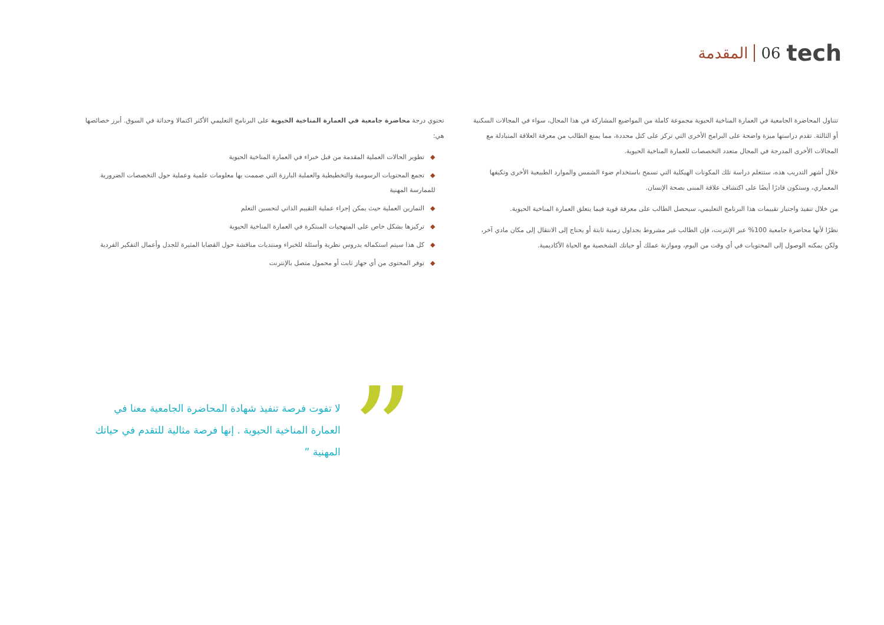المقدمة 06 tech
تتناول المحاضرة الجامعية في العمارة المناخية الحيوية مجموعة كاملة من المواضيع المشاركة في هذا المجال، سواء في المجالات السكنية أو الثالثة. تقدم دراستها ميزة واضحة على البرامج الأخرى التي تركز على كتل محددة، مما يمنع الطالب من معرفة العلاقة المتبادلة مع المجالات الأخرى المدرجة في المجال متعدد التخصصات للعمارة المناخية الحيوية.
خلال أشهر التدريب هذه، ستتعلم دراسة تلك المكونات الهيكلية التي تسمح باستخدام ضوء الشمس والموارد الطبيعية الأخرى وتكيفها المعماري، وستكون قادرًا أيضًا على اكتشاف علاقة المبنى بصحة الإنسان.
من خلال تنفيذ واجتياز تقييمات هذا البرنامج التعليمي، سيحصل الطالب على معرفة قوية فيما يتعلق العمارة المناخية الحيوية.
نظرًا لأنها محاضرة جامعية 100% عبر الإنترنت، فإن الطالب غير مشروط بجداول زمنية ثابتة أو يحتاج إلى الانتقال إلى مكان مادي آخر، ولكن يمكنه الوصول إلى المحتويات في أي وقت من اليوم، وموازنة عملك أو حياتك الشخصية مع الحياة الأكاديمية.
تحتوي درجة محاضرة جامعية في العمارة المناخية الحيوية على البرنامج التعليمي الأكثر اكتمالا وحداثة في السوق. أبرز خصائصها هي:
◆تطوير الحالات العملية المقدمة من قبل خبراء في العمارة المناخية الحيوية
◆تجمع المحتويات الرسومية والتخطيطية والعملية البارزة التي صممت بها معلومات علمية وعملية حول التخصصات الضرورية للممارسة المهنية
◆التمارين العملية حيث يمكن إجراء عملية التقييم الذاتي لتحسين التعلم
◆تركيزها بشكل خاص على المنهجيات المبتكرة في العمارة المناخية الحيوية
◆كل هذا سيتم استكماله بدروس نظرية وأسئلة للخبراء ومنتديات مناقشة حول القضايا المثيرة للجدل وأعمال التفكير الفردية
◆توفر المحتوى من أي جهاز ثابت أو محمول متصل بالإنترنت
”
لا تفوت فرصة تنفيذ شهادة المحاضرة الجامعية معنا في العمارة المناخية الحيوية . إنها فرصة مثالية للتقدم في حياتك المهنية ”